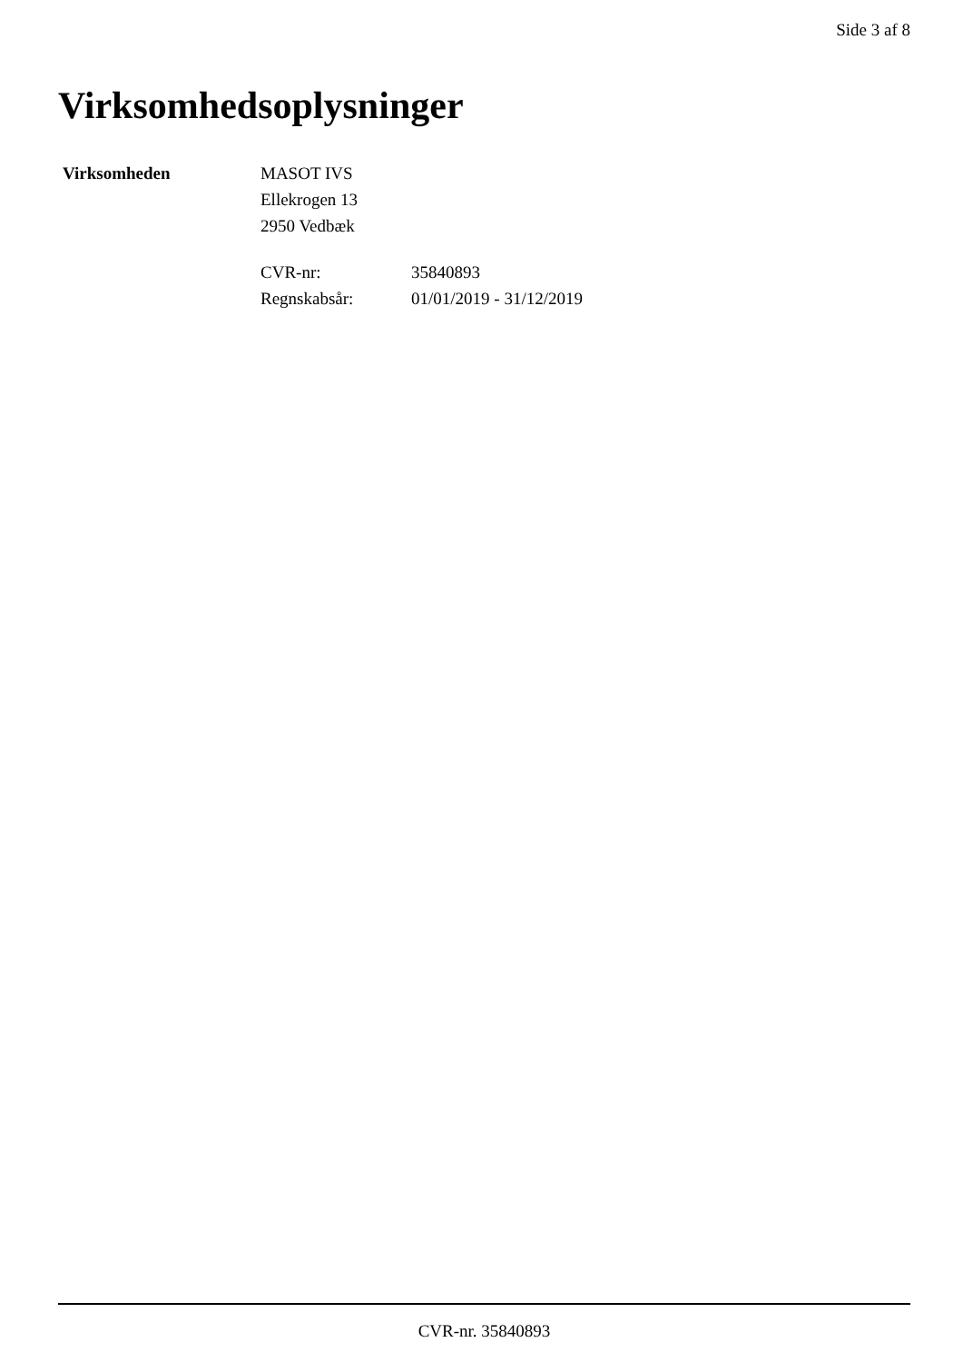Side 3 af 8
Virksomhedsoplysninger
Virksomheden MASOT IVS
Ellekrogen 13
2950 Vedbæk
CVR-nr: 35840893
Regnskabsår: 01/01/2019 - 31/12/2019
CVR-nr. 35840893